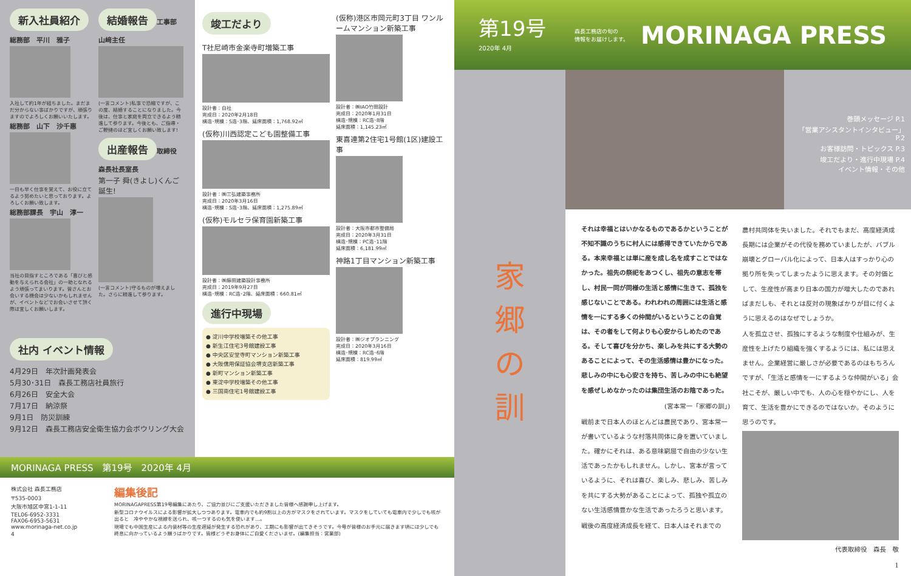新入社員紹介
総務部　平川　雅子
入社して約1年が経ちました。まだまだ分からない事ばかりですが、頑張りますのでよろしくお願いいたします。
総務部　山下　沙千惠
一日も早く仕事を覚えて、お役に立てるよう努めたいと思っております。よろしくお願い致します。
総務部課長　宇山　淳一
当社の目指すところである「喜びと感動を与えられる会社」の一助となれるよう頑張ってまいります。皆さんとお会いする機会は少ないかもしれませんが、イベントなどでお会いさせて頂く際は宜しくお願いします。
結婚報告
工事部　山﨑主任
(一言コメント)私事で恐縮ですが、この度、結婚することになりました。今後は、仕事と家庭を両立できるよう精進して参ります。今後とも、ご指導・ご鞭撻のほど宜しくお願い致します!
出産報告
取締役　森長社長室長
第一子 舜(きよし)くんご誕生!
(一言コメント)守るものが増えました。さらに精進して参ります。
社内 イベント情報
4月29日　年次計画発表会
5月30･31日　森長工務店社員旅行
6月26日　安全大会
7月17日　納涼祭
9月1日　防災訓練
9月12日　森長工務店安全衛生協力会ボウリング大会
竣工だより
T社尼崎市金楽寺町増築工事
設計者：自社
完成日：2020年2月18日
構造･規模：S造･3階、延床面積：1,768.92㎡
(仮称)川西認定こども園整備工事
設計者：㈱三弘建築事務所
完成日：2020年3月16日
構造･規模：S造･3階、延床面積：1,275.89㎡
(仮称)モルセラ保育園新築工事
設計者：㈱藤田建築設計事務所
完成日：2019年9月27日
構造･規模：RC造･2階、延床面積：660.81㎡
進行中現場
● 淀川中学校増築その他工事
● 新生江住宅3号館建設工事
● 中央区安堂寺町マンション新築工事
● 大阪信用保証協会堺支店新築工事
● 新町マンション新築工事
● 東淀中学校増築その他工事
● 三国南住宅1号館建設工事
(仮称)港区市岡元町3丁目 ワンルームマンション新築工事
設計者：㈱IAO竹田設計
完成日：2020年1月31日
構造･規模：RC造･8階
延床面積：1,145.23㎡
東喜連第2住宅1号館(1区)建設工事
設計者：大阪市都市整備局
完成日：2020年3月31日
構造･規模：PC造･11階
延床面積：6,181.99㎡
神路1丁目マンション新築工事
設計者：㈱ジオプランニング
完成日：2020年3月16日
構造･規模：RC造･6階
延床面積：819.99㎡
MORINAGA PRESS　第19号　2020年 4月
株式会社 森長工務店
〒535-0003
大阪市旭区中宮1-1-11
TEL06-6952-3331
FAX06-6953-5631
www.morinaga-net.co.jp
4
編集後記
MORINAGAPRESS第19号編集にあたり、ご協力並びにご支援いただきました皆様へ感謝申し上げます。
新型コロナウイルスによる影響が拡大しつつあります。電車内でも約9割以上の方がマスクをされています。マスクをしていても電車内で少しでも咳が出ると　冷ややかな視線を送られ、咳一つするのも気を使います…。
現場でも中国生産による内装材等の生産遅延が発生する恐れがあり、工期にも影響が出てきそうです。今号が皆様のお手元に届きます頃には少しでも終息に向かっているよう願うばかりです。皆様どうぞお身体にご自愛くださいませ。(編集担当：営業部)
第19号
2020年 4月
森長工務店の旬の
情報をお届けします。
MORINAGA PRESS
家
郷
の
訓
巻頭メッセージ P.1
「営業アシスタントインタビュー」 P.2
お客様訪問・トピックス P.3
竣工だより・進行中現場 P.4
イベント情報・その他
それは幸福とはいかなるものであるかということが不知不識のうちに村人には感得できていたからである。本来幸福とは単に産を成し名を成すことではなかった。祖先の祭祀をあつくし、祖先の意志を帯し、村民一同が同様の生活と感情に生きて、孤独を感じないことである。われわれの周囲には生活と感情を一にする多くの仲間がいるということの自覚は、その者をして何よりも心安からしめたのである。そして喜びを分かち、楽しみを共にする大勢のあることによって、その生活感情は豊かになった。悲しみの中にも心安さを持ち、苦しみの中にも絶望を感ぜしめなかったのは集団生活のお陰であった。
(宮本常一「家郷の訓」)
戦前まで日本人のほとんどは農民であり、宮本常一が書いているような村落共同体に身を置いていました。確かにそれは、ある意味窮屈で自由の少ない生活であったかもしれません。しかし、宮本が言っているように、それは喜び、楽しみ、悲しみ、苦しみを共にする大勢があることによって、孤独や孤立のない生活感情豊かな生活であったろうと思います。
戦後の高度経済成長を経て、日本人はそれまでの
農村共同体を失いました。それでもまだ、高度経済成長期には企業がその代役を務めていましたが、バブル崩壊とグローバル化によって、日本人はすっかり心の拠り所を失ってしまったように思えます。その対価として、生産性が高まり日本の国力が増大したのであればまだしも、それとは反対の現象ばかりが目に付くように思えるのはなぜでしょうか。
人を孤立させ、孤独にするような制度や仕組みが、生産性を上げたり組織を強くするようには、私には思えません。企業経営に厳しさが必要であるのはもちろんですが、「生活と感情を一にするような仲間がいる」会社こそが、厳しい中でも、人の心を穏やかにし、人を育て、生活を豊かにできるのではないか。そのように思うのです。
代表取締役　森長　敬
1